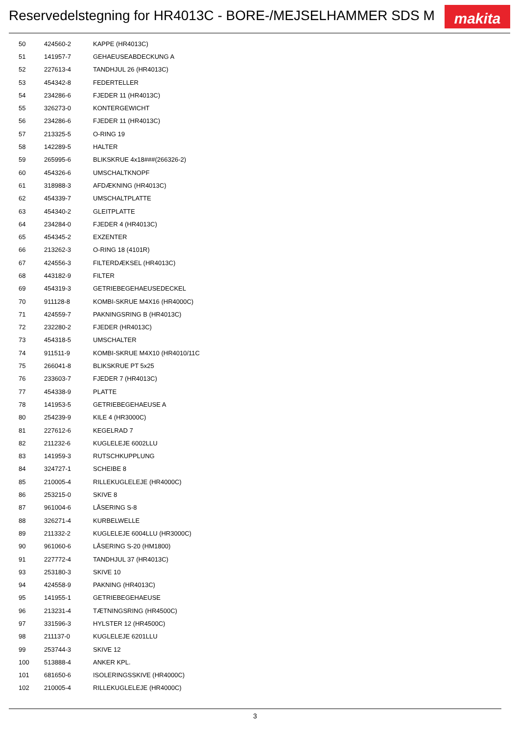Reservedelstegning for HR4013C - BORE-/MEJSELHAMMER SDS M
makita
| 50 | 424560-2 | KAPPE (HR4013C) |
| 51 | 141957-7 | GEHAEUSEABDECKUNG A |
| 52 | 227613-4 | TANDHJUL 26 (HR4013C) |
| 53 | 454342-8 | FEDERTELLER |
| 54 | 234286-6 | FJEDER 11 (HR4013C) |
| 55 | 326273-0 | KONTERGEWICHT |
| 56 | 234286-6 | FJEDER 11 (HR4013C) |
| 57 | 213325-5 | O-RING 19 |
| 58 | 142289-5 | HALTER |
| 59 | 265995-6 | BLIKSKRUE 4x18###(266326-2) |
| 60 | 454326-6 | UMSCHALTKNOPF |
| 61 | 318988-3 | AFDÆKNING (HR4013C) |
| 62 | 454339-7 | UMSCHALTPLATTE |
| 63 | 454340-2 | GLEITPLATTE |
| 64 | 234284-0 | FJEDER 4 (HR4013C) |
| 65 | 454345-2 | EXZENTER |
| 66 | 213262-3 | O-RING 18 (4101R) |
| 67 | 424556-3 | FILTERDÆKSEL (HR4013C) |
| 68 | 443182-9 | FILTER |
| 69 | 454319-3 | GETRIEBEGEHAEUSEDECKEL |
| 70 | 911128-8 | KOMBI-SKRUE M4X16 (HR4000C) |
| 71 | 424559-7 | PAKNINGSRING B (HR4013C) |
| 72 | 232280-2 | FJEDER (HR4013C) |
| 73 | 454318-5 | UMSCHALTER |
| 74 | 911511-9 | KOMBI-SKRUE M4X10 (HR4010/11C |
| 75 | 266041-8 | BLIKSKRUE PT 5x25 |
| 76 | 233603-7 | FJEDER 7 (HR4013C) |
| 77 | 454338-9 | PLATTE |
| 78 | 141953-5 | GETRIEBEGEHAEUSE A |
| 80 | 254239-9 | KILE 4 (HR3000C) |
| 81 | 227612-6 | KEGELRAD 7 |
| 82 | 211232-6 | KUGLELEJE 6002LLU |
| 83 | 141959-3 | RUTSCHKUPPLUNG |
| 84 | 324727-1 | SCHEIBE 8 |
| 85 | 210005-4 | RILLEKUGLELEJE (HR4000C) |
| 86 | 253215-0 | SKIVE 8 |
| 87 | 961004-6 | LÅSERING S-8 |
| 88 | 326271-4 | KURBELWELLE |
| 89 | 211332-2 | KUGLELEJE 6004LLU (HR3000C) |
| 90 | 961060-6 | LÅSERING S-20 (HM1800) |
| 91 | 227772-4 | TANDHJUL 37 (HR4013C) |
| 93 | 253180-3 | SKIVE 10 |
| 94 | 424558-9 | PAKNING (HR4013C) |
| 95 | 141955-1 | GETRIEBEGEHAEUSE |
| 96 | 213231-4 | TÆTNINGSRING (HR4500C) |
| 97 | 331596-3 | HYLSTER 12 (HR4500C) |
| 98 | 211137-0 | KUGLELEJE 6201LLU |
| 99 | 253744-3 | SKIVE 12 |
| 100 | 513888-4 | ANKER KPL. |
| 101 | 681650-6 | ISOLERINGSSKIVE (HR4000C) |
| 102 | 210005-4 | RILLEKUGLELEJE (HR4000C) |
3